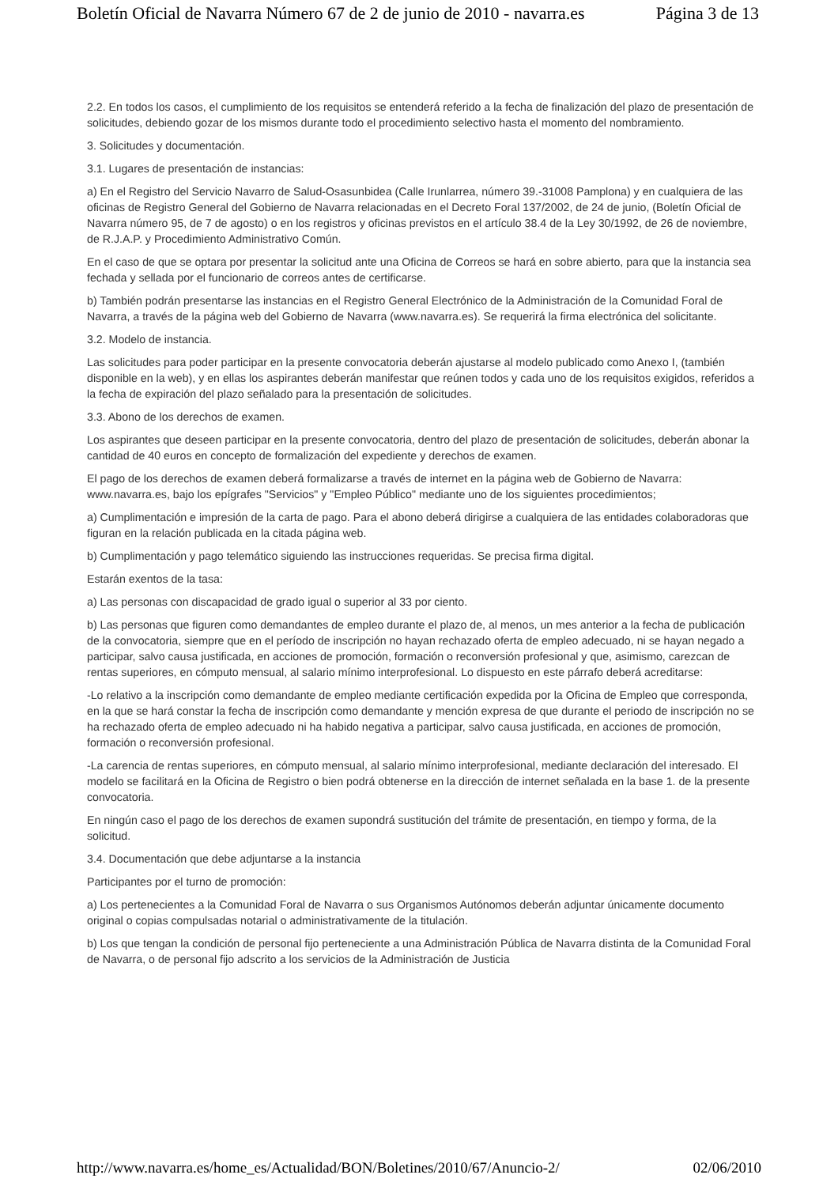Boletín Oficial de Navarra Número 67 de 2 de junio de 2010 - navarra.es Página 3 de 13
2.2. En todos los casos, el cumplimiento de los requisitos se entenderá referido a la fecha de finalización del plazo de presentación de solicitudes, debiendo gozar de los mismos durante todo el procedimiento selectivo hasta el momento del nombramiento.
3. Solicitudes y documentación.
3.1. Lugares de presentación de instancias:
a) En el Registro del Servicio Navarro de Salud-Osasunbidea (Calle Irunlarrea, número 39.-31008 Pamplona) y en cualquiera de las oficinas de Registro General del Gobierno de Navarra relacionadas en el Decreto Foral 137/2002, de 24 de junio, (Boletín Oficial de Navarra número 95, de 7 de agosto) o en los registros y oficinas previstos en el artículo 38.4 de la Ley 30/1992, de 26 de noviembre, de R.J.A.P. y Procedimiento Administrativo Común.
En el caso de que se optara por presentar la solicitud ante una Oficina de Correos se hará en sobre abierto, para que la instancia sea fechada y sellada por el funcionario de correos antes de certificarse.
b) También podrán presentarse las instancias en el Registro General Electrónico de la Administración de la Comunidad Foral de Navarra, a través de la página web del Gobierno de Navarra (www.navarra.es). Se requerirá la firma electrónica del solicitante.
3.2. Modelo de instancia.
Las solicitudes para poder participar en la presente convocatoria deberán ajustarse al modelo publicado como Anexo I, (también disponible en la web), y en ellas los aspirantes deberán manifestar que reúnen todos y cada uno de los requisitos exigidos, referidos a la fecha de expiración del plazo señalado para la presentación de solicitudes.
3.3. Abono de los derechos de examen.
Los aspirantes que deseen participar en la presente convocatoria, dentro del plazo de presentación de solicitudes, deberán abonar la cantidad de 40 euros en concepto de formalización del expediente y derechos de examen.
El pago de los derechos de examen deberá formalizarse a través de internet en la página web de Gobierno de Navarra: www.navarra.es, bajo los epígrafes "Servicios" y "Empleo Público" mediante uno de los siguientes procedimientos;
a) Cumplimentación e impresión de la carta de pago. Para el abono deberá dirigirse a cualquiera de las entidades colaboradoras que figuran en la relación publicada en la citada página web.
b) Cumplimentación y pago telemático siguiendo las instrucciones requeridas. Se precisa firma digital.
Estarán exentos de la tasa:
a) Las personas con discapacidad de grado igual o superior al 33 por ciento.
b) Las personas que figuren como demandantes de empleo durante el plazo de, al menos, un mes anterior a la fecha de publicación de la convocatoria, siempre que en el período de inscripción no hayan rechazado oferta de empleo adecuado, ni se hayan negado a participar, salvo causa justificada, en acciones de promoción, formación o reconversión profesional y que, asimismo, carezcan de rentas superiores, en cómputo mensual, al salario mínimo interprofesional. Lo dispuesto en este párrafo deberá acreditarse:
-Lo relativo a la inscripción como demandante de empleo mediante certificación expedida por la Oficina de Empleo que corresponda, en la que se hará constar la fecha de inscripción como demandante y mención expresa de que durante el periodo de inscripción no se ha rechazado oferta de empleo adecuado ni ha habido negativa a participar, salvo causa justificada, en acciones de promoción, formación o reconversión profesional.
-La carencia de rentas superiores, en cómputo mensual, al salario mínimo interprofesional, mediante declaración del interesado. El modelo se facilitará en la Oficina de Registro o bien podrá obtenerse en la dirección de internet señalada en la base 1. de la presente convocatoria.
En ningún caso el pago de los derechos de examen supondrá sustitución del trámite de presentación, en tiempo y forma, de la solicitud.
3.4. Documentación que debe adjuntarse a la instancia
Participantes por el turno de promoción:
a) Los pertenecientes a la Comunidad Foral de Navarra o sus Organismos Autónomos deberán adjuntar únicamente documento original o copias compulsadas notarial o administrativamente de la titulación.
b) Los que tengan la condición de personal fijo perteneciente a una Administración Pública de Navarra distinta de la Comunidad Foral de Navarra, o de personal fijo adscrito a los servicios de la Administración de Justicia
http://www.navarra.es/home_es/Actualidad/BON/Boletines/2010/67/Anuncio-2/ 02/06/2010